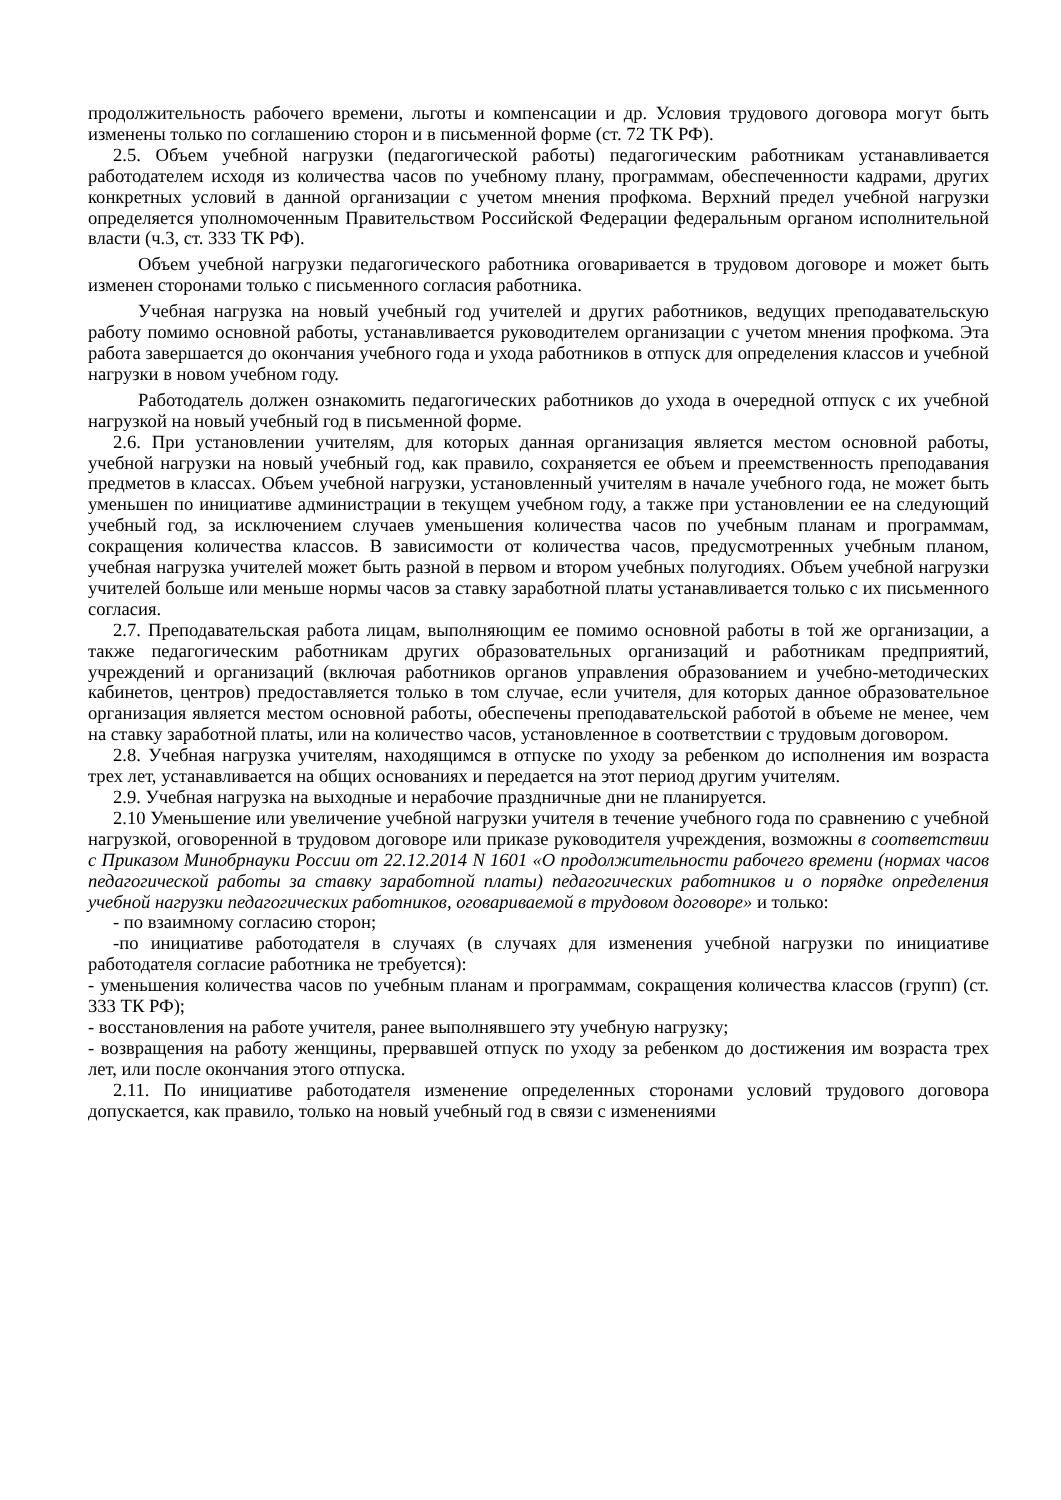продолжительность рабочего времени, льготы и компенсации и др. Условия трудового договора могут быть изменены только по соглашению сторон и в письменной форме (ст. 72 ТК РФ).
2.5. Объем учебной нагрузки (педагогической работы) педагогическим работникам устанавливается работодателем исходя из количества часов по учебному плану, программам, обеспеченности кадрами, других конкретных условий в данной организации с учетом мнения профкома. Верхний предел учебной нагрузки определяется уполномоченным Правительством Российской Федерации федеральным органом исполнительной власти (ч.3, ст. 333 ТК РФ).
Объем учебной нагрузки педагогического работника оговаривается в трудовом договоре и может быть изменен сторонами только с письменного согласия работника.
Учебная нагрузка на новый учебный год учителей и других работников, ведущих преподавательскую работу помимо основной работы, устанавливается руководителем организации с учетом мнения профкома. Эта работа завершается до окончания учебного года и ухода работников в отпуск для определения классов и учебной нагрузки в новом учебном году.
Работодатель должен ознакомить педагогических работников до ухода в очередной отпуск с их учебной нагрузкой на новый учебный год в письменной форме.
2.6. При установлении учителям, для которых данная организация является местом основной работы, учебной нагрузки на новый учебный год, как правило, сохраняется ее объем и преемственность преподавания предметов в классах. Объем учебной нагрузки, установленный учителям в начале учебного года, не может быть уменьшен по инициативе администрации в текущем учебном году, а также при установлении ее на следующий учебный год, за исключением случаев уменьшения количества часов по учебным планам и программам, сокращения количества классов. В зависимости от количества часов, предусмотренных учебным планом, учебная нагрузка учителей может быть разной в первом и втором учебных полугодиях. Объем учебной нагрузки учителей больше или меньше нормы часов за ставку заработной платы устанавливается только с их письменного согласия.
2.7. Преподавательская работа лицам, выполняющим ее помимо основной работы в той же организации, а также педагогическим работникам других образовательных организаций и работникам предприятий, учреждений и организаций (включая работников органов управления образованием и учебно-методических кабинетов, центров) предоставляется только в том случае, если учителя, для которых данное образовательное организация является местом основной работы, обеспечены преподавательской работой в объеме не менее, чем на ставку заработной платы, или на количество часов, установленное в соответствии с трудовым договором.
2.8. Учебная нагрузка учителям, находящимся в отпуске по уходу за ребенком до исполнения им возраста трех лет, устанавливается на общих основаниях и передается на этот период другим учителям.
2.9. Учебная нагрузка на выходные и нерабочие праздничные дни не планируется.
2.10 Уменьшение или увеличение учебной нагрузки учителя в течение учебного года по сравнению с учебной нагрузкой, оговоренной в трудовом договоре или приказе руководителя учреждения, возможны в соответствии с Приказом Минобрнауки России от 22.12.2014 N 1601 «О продолжительности рабочего времени (нормах часов педагогической работы за ставку заработной платы) педагогических работников и о порядке определения учебной нагрузки педагогических работников, оговариваемой в трудовом договоре» и только:
- по взаимному согласию сторон;
-по инициативе работодателя в случаях (в случаях для изменения учебной нагрузки по инициативе работодателя согласие работника не требуется):
- уменьшения количества часов по учебным планам и программам, сокращения количества классов (групп) (ст. 333 ТК РФ);
- восстановления на работе учителя, ранее выполнявшего эту учебную нагрузку;
- возвращения на работу женщины, прервавшей отпуск по уходу за ребенком до достижения им возраста трех лет, или после окончания этого отпуска.
2.11. По инициативе работодателя изменение определенных сторонами условий трудового договора допускается, как правило, только на новый учебный год в связи с изменениями